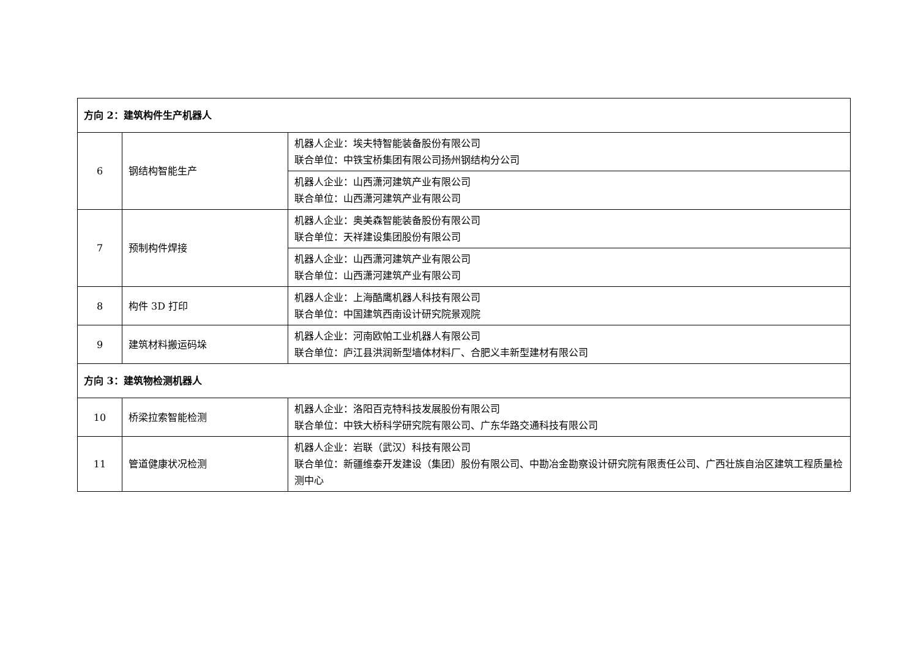| 方向 2：建筑构件生产机器人 | | |
| 6 | 钢结构智能生产 | 机器人企业：埃夫特智能装备股份有限公司 联合单位：中铁宝桥集团有限公司扬州钢结构分公司 |
| | | 机器人企业：山西潇河建筑产业有限公司 联合单位：山西潇河建筑产业有限公司 |
| 7 | 预制构件焊接 | 机器人企业：奥美森智能装备股份有限公司 联合单位：天祥建设集团股份有限公司 |
| | | 机器人企业：山西潇河建筑产业有限公司 联合单位：山西潇河建筑产业有限公司 |
| 8 | 构件 3D 打印 | 机器人企业：上海酷鹰机器人科技有限公司 联合单位：中国建筑西南设计研究院景观院 |
| 9 | 建筑材料搬运码垛 | 机器人企业：河南欧帕工业机器人有限公司 联合单位：庐江县洪润新型墙体材料厂、合肥义丰新型建材有限公司 |
| 方向 3：建筑物检测机器人 | | |
| 10 | 桥梁拉索智能检测 | 机器人企业：洛阳百克特科技发展股份有限公司 联合单位：中铁大桥科学研究院有限公司、广东华路交通科技有限公司 |
| 11 | 管道健康状况检测 | 机器人企业：岩联（武汉）科技有限公司 联合单位：新疆维泰开发建设（集团）股份有限公司、中勘冶金勘察设计研究院有限责任公司、广西壮族自治区建筑工程质量检测中心 |